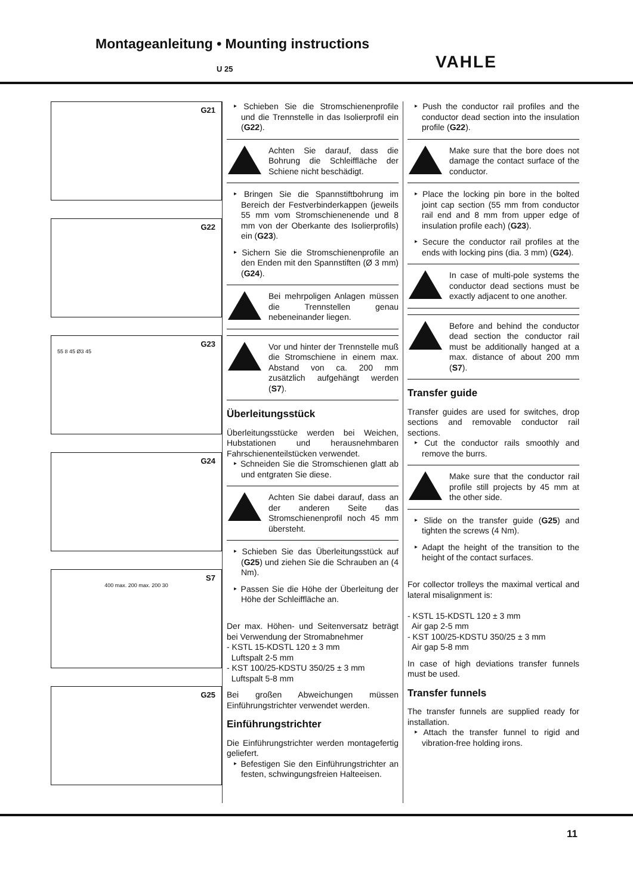Montageanleitung • Mounting instructions
VAHLE
U 25
G21
G22
G23
55 8 45 Ø3 45
G24
S7
400 max. 200 max. 200 30
G25
‣ Schieben Sie die Stromschienenprofile und die Trennstelle in das Isolierprofil ein (G22).
Achten Sie darauf, dass die Bohrung die Schleiffläche der Schiene nicht beschädigt.
‣ Bringen Sie die Spannstiftbohrung im Bereich der Festverbinderkappen (jeweils 55 mm vom Stromschienenende und 8 mm von der Oberkante des Isolierprofils) ein (G23).
‣ Sichern Sie die Stromschienenprofile an den Enden mit den Spannstiften (Ø 3 mm) (G24).
Bei mehrpoligen Anlagen müssen die Trennstellen genau nebeneinander liegen.
Vor und hinter der Trennstelle muß die Stromschiene in einem max. Abstand von ca. 200 mm zusätzlich aufgehängt werden (S7).
Überleitungsstück
Überleitungsstücke werden bei Weichen, Hubstationen und herausnehmbaren Fahrschienenteilstücken verwendet.
‣ Schneiden Sie die Stromschienen glatt ab und entgraten Sie diese.
Achten Sie dabei darauf, dass an der anderen Seite das Stromschienenprofil noch 45 mm übersteht.
‣ Schieben Sie das Überleitungsstück auf (G25) und ziehen Sie die Schrauben an (4 Nm).
‣ Passen Sie die Höhe der Überleitung der Höhe der Schleiffläche an.
Der max. Höhen- und Seitenversatz beträgt bei Verwendung der Stromabnehmer
- KSTL 15-KDSTL 120 ± 3 mm
Luftspalt 2-5 mm
- KST 100/25-KDSTU 350/25 ± 3 mm
Luftspalt 5-8 mm
Bei großen Abweichungen müssen Einführungstrichter verwendet werden.
Einführungstrichter
Die Einführungstrichter werden montagefertig geliefert.
‣ Befestigen Sie den Einführungstrichter an festen, schwingungsfreien Halteeisen.
‣ Push the conductor rail profiles and the conductor dead section into the insulation profile (G22).
Make sure that the bore does not damage the contact surface of the conductor.
‣ Place the locking pin bore in the bolted joint cap section (55 mm from conductor rail end and 8 mm from upper edge of insulation profile each) (G23).
‣ Secure the conductor rail profiles at the ends with locking pins (dia. 3 mm) (G24).
In case of multi-pole systems the conductor dead sections must be exactly adjacent to one another.
Before and behind the conductor dead section the conductor rail must be additionally hanged at a max. distance of about 200 mm (S7).
Transfer guide
Transfer guides are used for switches, drop sections and removable conductor rail sections.
‣ Cut the conductor rails smoothly and remove the burrs.
Make sure that the conductor rail profile still projects by 45 mm at the other side.
‣ Slide on the transfer guide (G25) and tighten the screws (4 Nm).
‣ Adapt the height of the transition to the height of the contact surfaces.
For collector trolleys the maximal vertical and lateral misalignment is:
- KSTL 15-KDSTL 120 ± 3 mm
Air gap 2-5 mm
- KST 100/25-KDSTU 350/25 ± 3 mm
Air gap 5-8 mm
In case of high deviations transfer funnels must be used.
Transfer funnels
The transfer funnels are supplied ready for installation.
‣ Attach the transfer funnel to rigid and vibration-free holding irons.
11